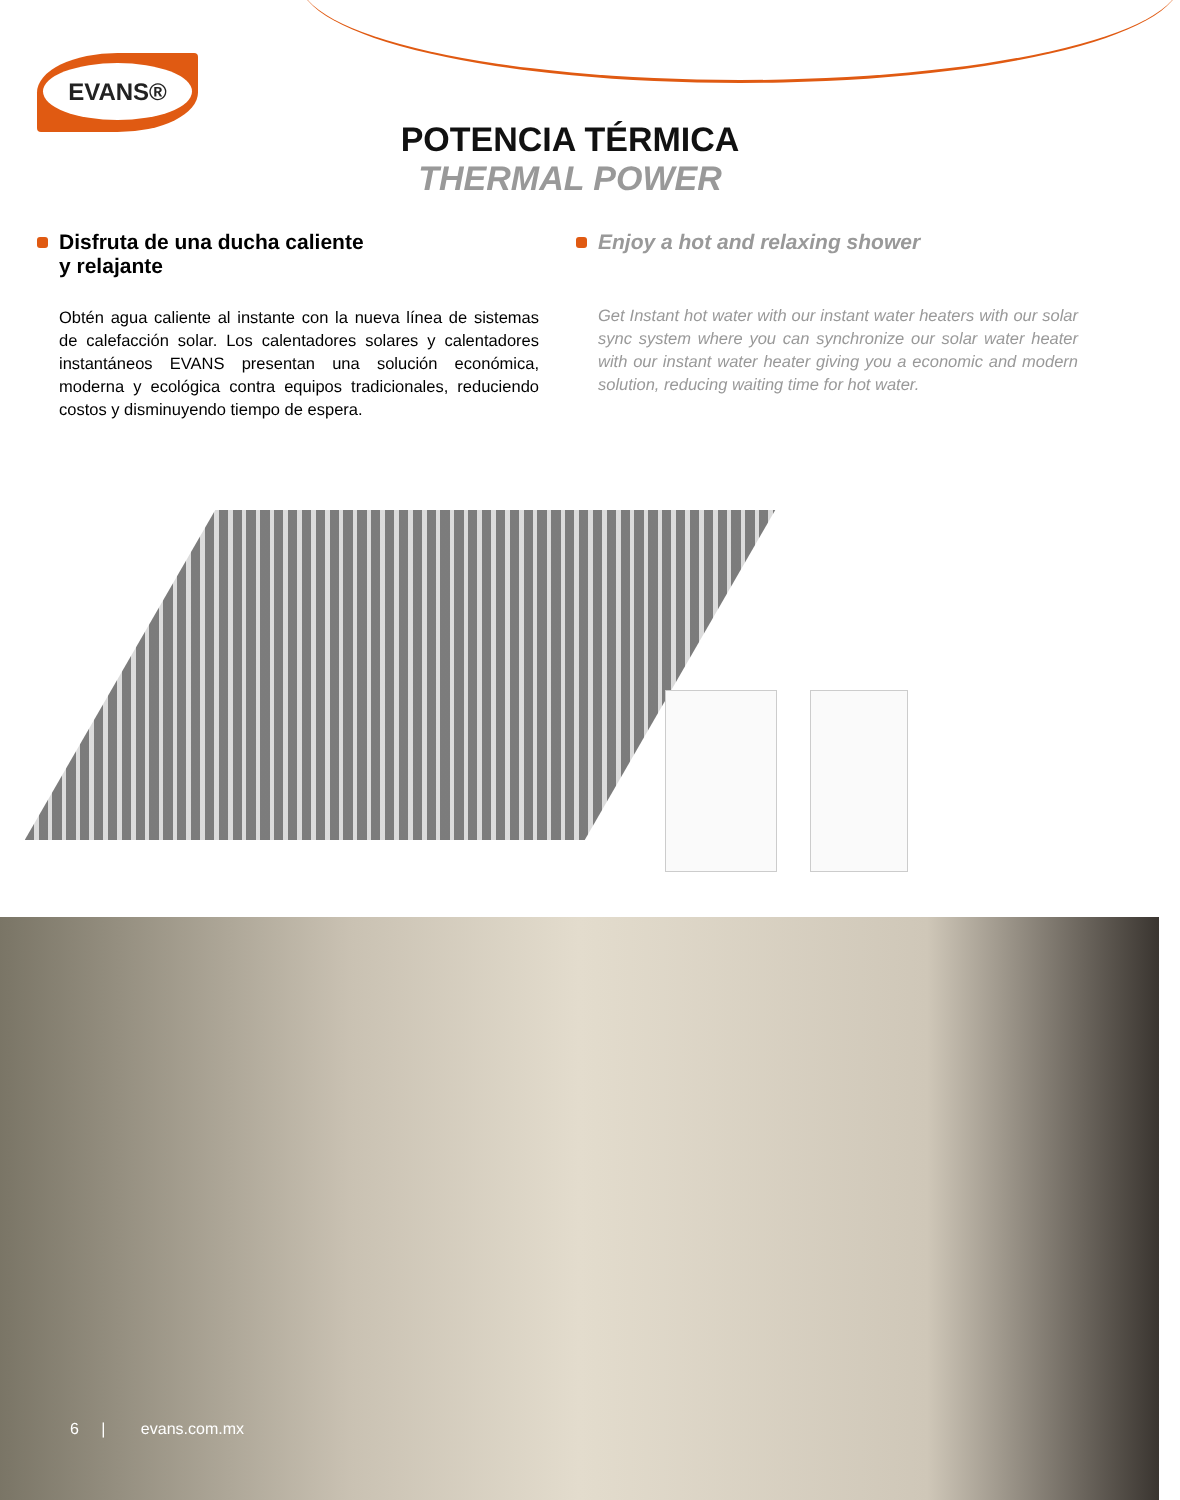EVANS®
POTENCIA TÉRMICA
THERMAL POWER
Disfruta de una ducha caliente
y relajante
Obtén agua caliente al instante con la nueva línea de sistemas de calefacción solar. Los calentadores solares y calentadores instantáneos EVANS presentan una solución económica, moderna y ecológica contra equipos tradicionales, reduciendo costos y disminuyendo tiempo de espera.
Enjoy a hot and relaxing shower
Get Instant hot water with our instant water heaters with our solar sync system where you can synchronize our solar water heater with our instant water heater giving you a economic and modern solution, reducing waiting time for hot water.
6 | evans.com.mx